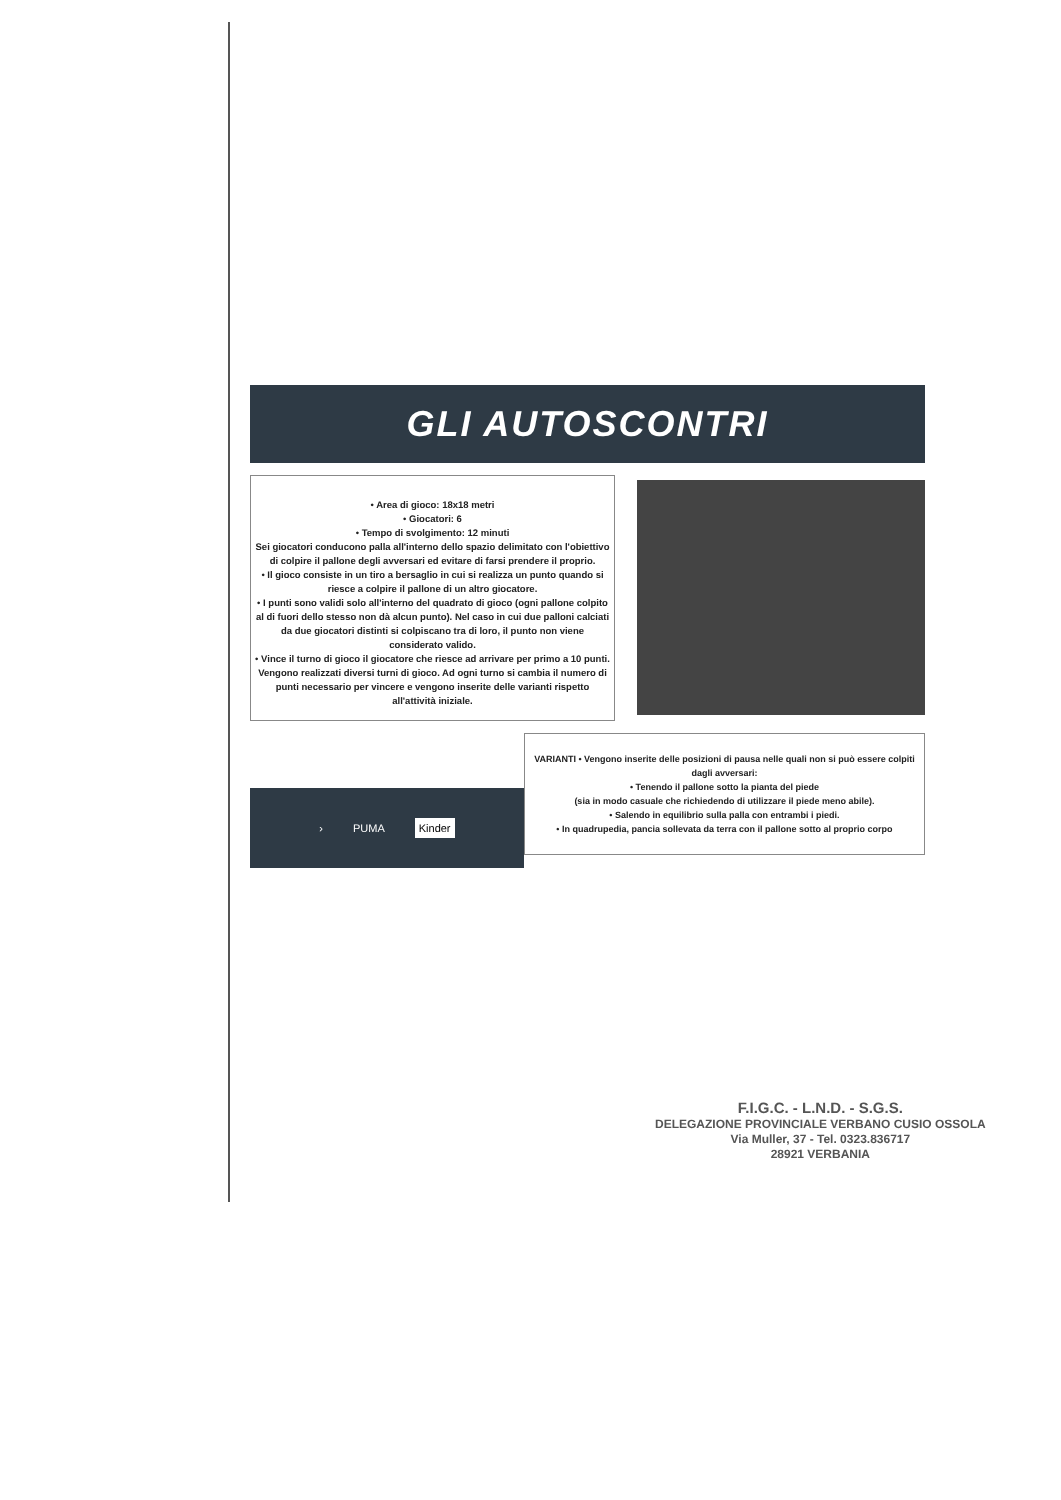GLI AUTOSCONTRI
• Area di gioco: 18x18 metri
• Giocatori: 6
• Tempo di svolgimento: 12 minuti
Sei giocatori conducono palla all'interno dello spazio delimitato con l'obiettivo di colpire il pallone degli avversari ed evitare di farsi prendere il proprio.
• Il gioco consiste in un tiro a bersaglio in cui si realizza un punto quando si riesce a colpire il pallone di un altro giocatore.
• I punti sono validi solo all'interno del quadrato di gioco (ogni pallone colpito al di fuori dello stesso non dà alcun punto). Nel caso in cui due palloni calciati da due giocatori distinti si colpiscano tra di loro, il punto non viene considerato valido.
• Vince il turno di gioco il giocatore che riesce ad arrivare per primo a 10 punti. Vengono realizzati diversi turni di gioco. Ad ogni turno si cambia il numero di punti necessario per vincere e vengono inserite delle varianti rispetto all'attività iniziale.
› PUMA Kinder
VARIANTI • Vengono inserite delle posizioni di pausa nelle quali non si può essere colpiti dagli avversari:
• Tenendo il pallone sotto la pianta del piede
(sia in modo casuale che richiedendo di utilizzare il piede meno abile).
• Salendo in equilibrio sulla palla con entrambi i piedi.
• In quadrupedia, pancia sollevata da terra con il pallone sotto al proprio corpo
F.I.G.C. - L.N.D. - S.G.S.
DELEGAZIONE PROVINCIALE VERBANO CUSIO OSSOLA
Via Muller, 37 - Tel. 0323.836717
28921 VERBANIA